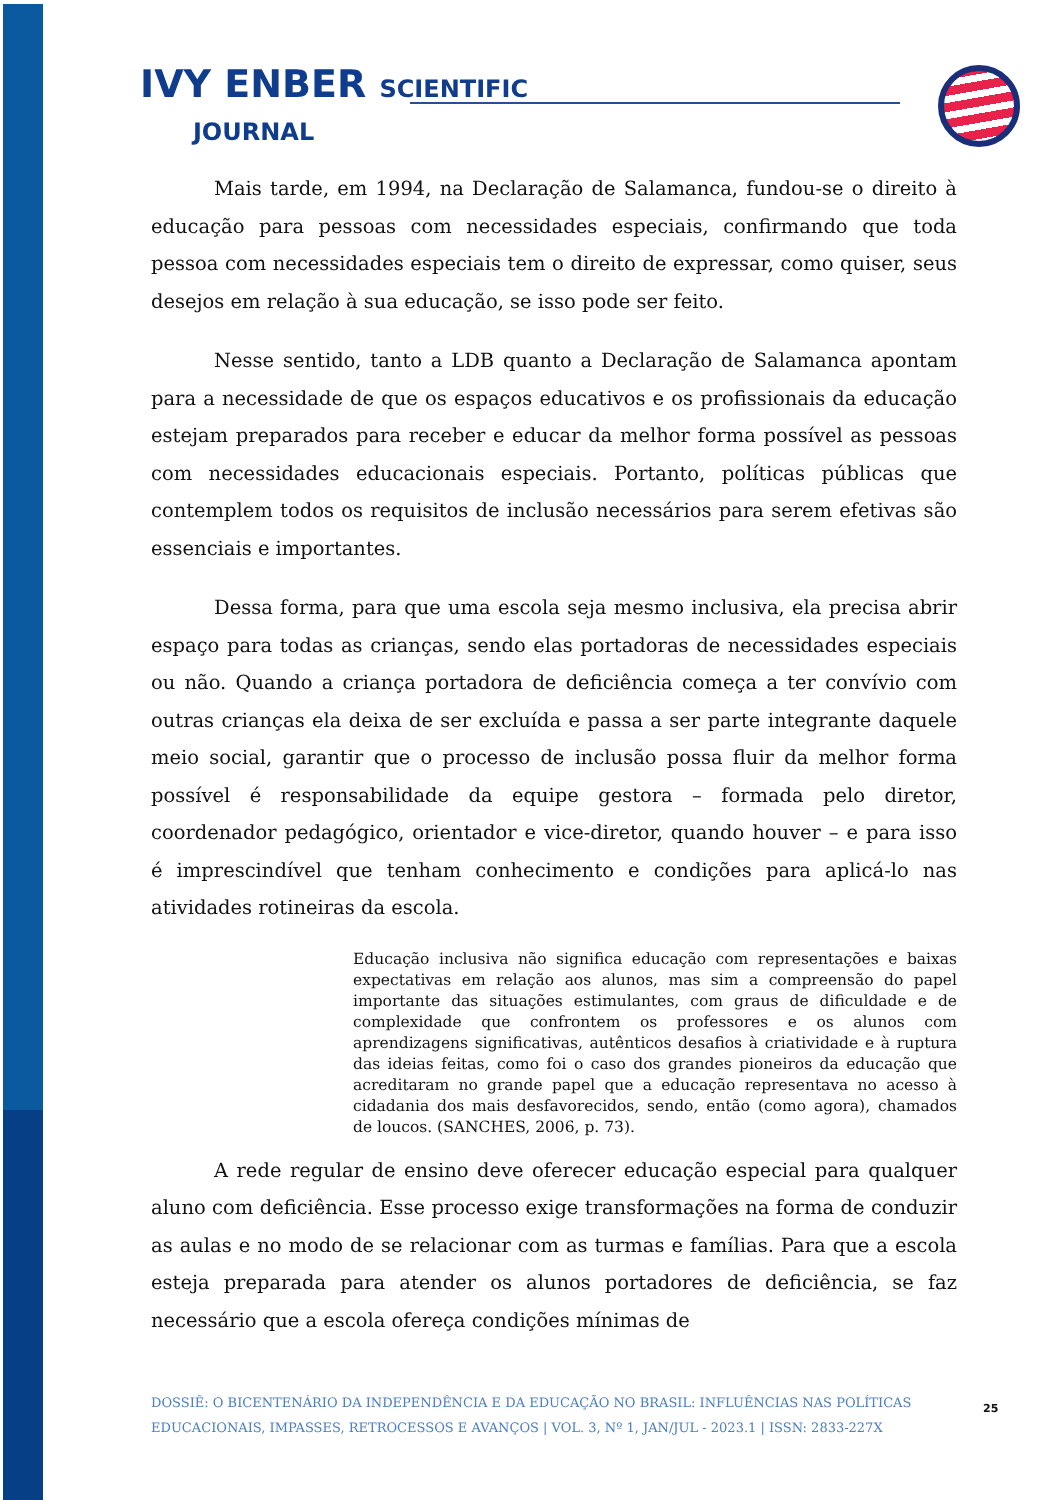IVY ENBER SCIENTIFIC
JOURNAL
Mais tarde, em 1994, na Declaração de Salamanca, fundou-se o direito à educação para pessoas com necessidades especiais, confirmando que toda pessoa com necessidades especiais tem o direito de expressar, como quiser, seus desejos em relação à sua educação, se isso pode ser feito.
Nesse sentido, tanto a LDB quanto a Declaração de Salamanca apontam para a necessidade de que os espaços educativos e os profissionais da educação estejam preparados para receber e educar da melhor forma possível as pessoas com necessidades educacionais especiais. Portanto, políticas públicas que contemplem todos os requisitos de inclusão necessários para serem efetivas são essenciais e importantes.
Dessa forma, para que uma escola seja mesmo inclusiva, ela precisa abrir espaço para todas as crianças, sendo elas portadoras de necessidades especiais ou não. Quando a criança portadora de deficiência começa a ter convívio com outras crianças ela deixa de ser excluída e passa a ser parte integrante daquele meio social, garantir que o processo de inclusão possa fluir da melhor forma possível é responsabilidade da equipe gestora – formada pelo diretor, coordenador pedagógico, orientador e vice-diretor, quando houver – e para isso é imprescindível que tenham conhecimento e condições para aplicá-lo nas atividades rotineiras da escola.
Educação inclusiva não significa educação com representações e baixas expectativas em relação aos alunos, mas sim a compreensão do papel importante das situações estimulantes, com graus de dificuldade e de complexidade que confrontem os professores e os alunos com aprendizagens significativas, autênticos desafios à criatividade e à ruptura das ideias feitas, como foi o caso dos grandes pioneiros da educação que acreditaram no grande papel que a educação representava no acesso à cidadania dos mais desfavorecidos, sendo, então (como agora), chamados de loucos. (SANCHES, 2006, p. 73).
A rede regular de ensino deve oferecer educação especial para qualquer aluno com deficiência. Esse processo exige transformações na forma de conduzir as aulas e no modo de se relacionar com as turmas e famílias. Para que a escola esteja preparada para atender os alunos portadores de deficiência, se faz necessário que a escola ofereça condições mínimas de
DOSSIÊ: O BICENTENÁRIO DA INDEPENDÊNCIA E DA EDUCAÇÃO NO BRASIL: INFLUÊNCIAS NAS POLÍTICAS EDUCACIONAIS, IMPASSES, RETROCESSOS E AVANÇOS | VOL. 3, Nº 1, JAN/JUL - 2023.1 | ISSN: 2833-227X
25